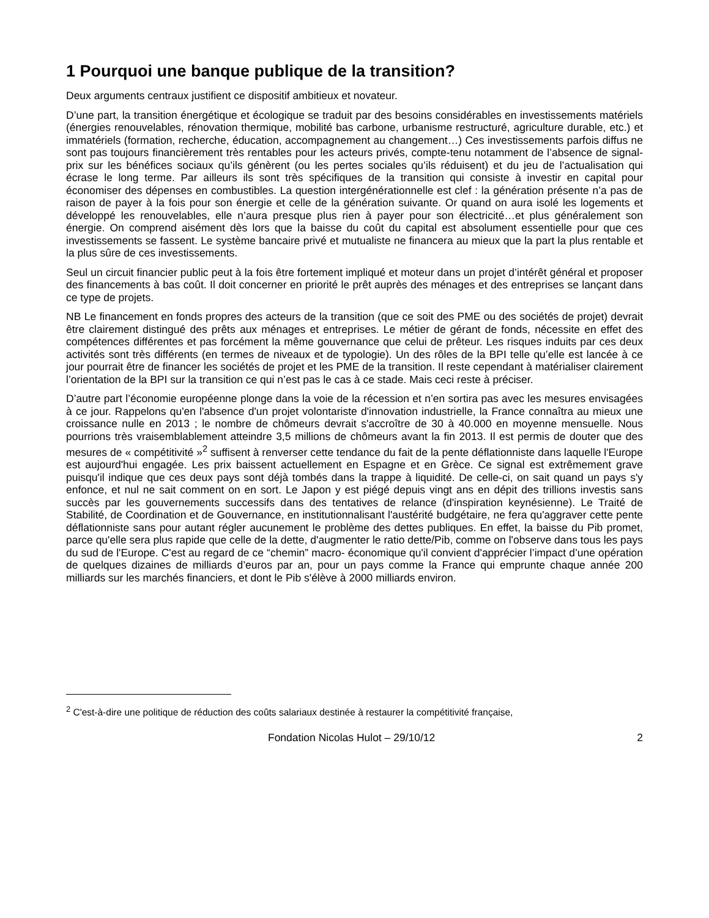1 Pourquoi une banque publique de la transition?
Deux arguments centraux justifient ce dispositif ambitieux et novateur.
D’une part, la transition énergétique et écologique se traduit par des besoins considérables en investissements matériels (énergies renouvelables, rénovation thermique, mobilité bas carbone, urbanisme restructuré, agriculture durable, etc.) et immatériels (formation, recherche, éducation, accompagnement au changement…) Ces investissements parfois diffus ne sont pas toujours financièrement très rentables pour les acteurs privés, compte-tenu notamment de l’absence de signal-prix sur les bénéfices sociaux qu’ils génèrent (ou les pertes sociales qu’ils réduisent) et du jeu de l’actualisation qui écrase le long terme. Par ailleurs ils sont très spécifiques de la transition qui consiste à investir en capital pour économiser des dépenses en combustibles. La question intergénérationnelle est clef : la génération présente n’a pas de raison de payer à la fois pour son énergie et celle de la génération suivante. Or quand on aura isolé les logements et développé les renouvelables, elle n’aura presque plus rien à payer pour son électricité…et plus généralement son énergie. On comprend aisément dès lors que la baisse du coût du capital est absolument essentielle pour que ces investissements se fassent. Le système bancaire privé et mutualiste ne financera au mieux que la part la plus rentable et la plus sûre de ces investissements.
Seul un circuit financier public peut à la fois être fortement impliqué et moteur dans un projet d’intérêt général et proposer des financements à bas coût. Il doit concerner en priorité le prêt auprès des ménages et des entreprises se lançant dans ce type de projets.
NB Le financement en fonds propres des acteurs de la transition (que ce soit des PME ou des sociétés de projet) devrait être clairement distingué des prêts aux ménages et entreprises. Le métier de gérant de fonds, nécessite en effet des compétences différentes et pas forcément la même gouvernance que celui de prêteur. Les risques induits par ces deux activités sont très différents (en termes de niveaux et de typologie). Un des rôles de la BPI telle qu’elle est lancée à ce jour pourrait être de financer les sociétés de projet et les PME de la transition. Il reste cependant à matérialiser clairement l’orientation de la BPI sur la transition ce qui n’est pas le cas à ce stade. Mais ceci reste à préciser.
D’autre part l’économie européenne plonge dans la voie de la récession et n’en sortira pas avec les mesures envisagées à ce jour. Rappelons qu'en l'absence d'un projet volontariste d'innovation industrielle, la France connaîtra au mieux une croissance nulle en 2013 ; le nombre de chômeurs devrait s'accroître de 30 à 40.000 en moyenne mensuelle. Nous pourrions très vraisemblablement atteindre 3,5 millions de chômeurs avant la fin 2013. Il est permis de douter que des mesures de « compétitivité »<sup>2</sup> suffisent à renverser cette tendance du fait de la pente déflationniste dans laquelle l'Europe est aujourd'hui engagée. Les prix baissent actuellement en Espagne et en Grèce. Ce signal est extrêmement grave puisqu'il indique que ces deux pays sont déjà tombés dans la trappe à liquidité. De celle-ci, on sait quand un pays s'y enfonce, et nul ne sait comment on en sort. Le Japon y est piégé depuis vingt ans en dépit des trillions investis sans succès par les gouvernements successifs dans des tentatives de relance (d'inspiration keynésienne). Le Traité de Stabilité, de Coordination et de Gouvernance, en institutionnalisant l'austérité budgétaire, ne fera qu'aggraver cette pente déflationniste sans pour autant régler aucunement le problème des dettes publiques. En effet, la baisse du Pib promet, parce qu'elle sera plus rapide que celle de la dette, d'augmenter le ratio dette/Pib, comme on l'observe dans tous les pays du sud de l'Europe. C'est au regard de ce “chemin” macro- économique qu'il convient d'apprécier l’impact d’une opération de quelques dizaines de milliards d’euros par an, pour un pays comme la France qui emprunte chaque année 200 milliards sur les marchés financiers, et dont le Pib s'élève à 2000 milliards environ.
<sup>2</sup> C'est-à-dire une politique de réduction des coûts salariaux destinée à restaurer la compétitivité française,
Fondation Nicolas Hulot – 29/10/12 2